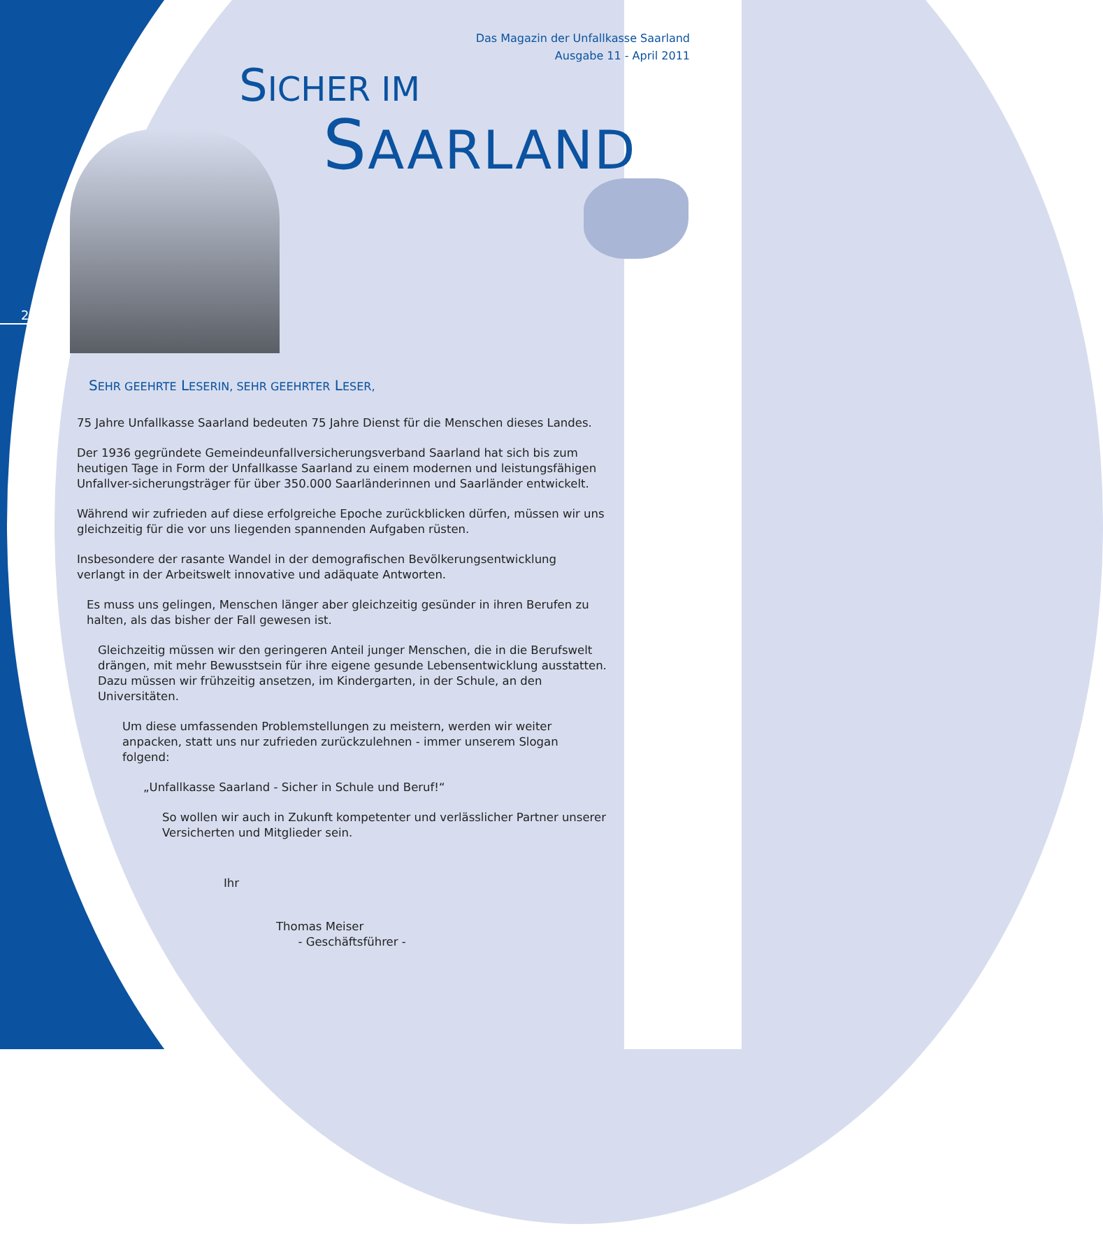Das Magazin der Unfallkasse Saarland
Ausgabe 11 - April 2011
SICHER IM
SAARLAND
2
SEHR GEEHRTE LESERIN, SEHR GEEHRTER LESER,
75 Jahre Unfallkasse Saarland bedeuten 75 Jahre Dienst für die Menschen dieses Landes.
Der 1936 gegründete Gemeindeunfallversicherungsverband Saarland hat sich bis zum heutigen Tage in Form der Unfallkasse Saarland zu einem modernen und leistungsfähigen Unfallver-sicherungsträger für über 350.000 Saarländerinnen und Saarländer entwickelt.
Während wir zufrieden auf diese erfolgreiche Epoche zurückblicken dürfen, müssen wir uns gleichzeitig für die vor uns liegenden spannenden Aufgaben rüsten.
Insbesondere der rasante Wandel in der demografischen Bevölkerungsentwicklung verlangt in der Arbeitswelt innovative und adäquate Antworten.
Es muss uns gelingen, Menschen länger aber gleichzeitig gesünder in ihren Berufen zu halten, als das bisher der Fall gewesen ist.
Gleichzeitig müssen wir den geringeren Anteil junger Menschen, die in die Berufswelt drängen, mit mehr Bewusstsein für ihre eigene gesunde Lebensentwicklung ausstatten. Dazu müssen wir frühzeitig ansetzen, im Kindergarten, in der Schule, an den Universitäten.
Um diese umfassenden Problemstellungen zu meistern, werden wir weiter anpacken, statt uns nur zufrieden zurückzulehnen - immer unserem Slogan folgend:
„Unfallkasse Saarland - Sicher in Schule und Beruf!“
So wollen wir auch in Zukunft kompetenter und verlässlicher Partner unserer Versicherten und Mitglieder sein.
Ihr
Thomas Meiser
- Geschäftsführer -